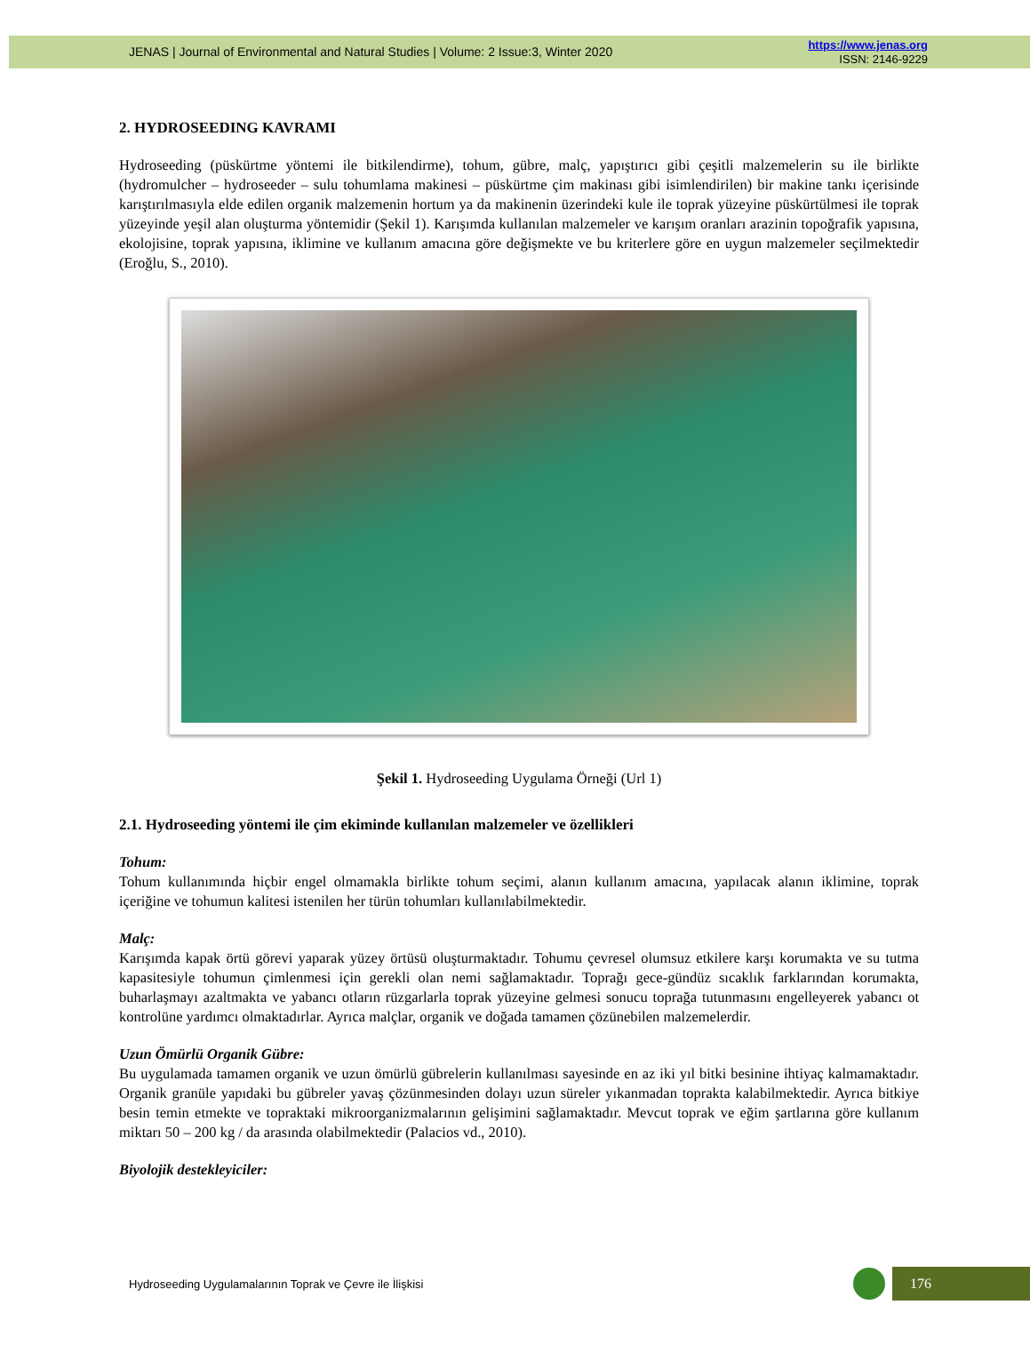JENAS | Journal of Environmental and Natural Studies | Volume: 2 Issue:3, Winter 2020
https://www.jenas.org
ISSN: 2146-9229
2. HYDROSEEDING KAVRAMI
Hydroseeding (püskürtme yöntemi ile bitkilendirme), tohum, gübre, malç, yapıştırıcı gibi çeşitli malzemelerin su ile birlikte (hydromulcher – hydroseeder – sulu tohumlama makinesi – püskürtme çim makinası gibi isimlendirilen) bir makine tankı içerisinde karıştırılmasıyla elde edilen organik malzemenin hortum ya da makinenin üzerindeki kule ile toprak yüzeyine püskürtülmesi ile toprak yüzeyinde yeşil alan oluşturma yöntemidir (Şekil 1). Karışımda kullanılan malzemeler ve karışım oranları arazinin topoğrafik yapısına, ekolojisine, toprak yapısına, iklimine ve kullanım amacına göre değişmekte ve bu kriterlere göre en uygun malzemeler seçilmektedir (Eroğlu, S., 2010).
Şekil 1. Hydroseeding Uygulama Örneği (Url 1)
2.1. Hydroseeding yöntemi ile çim ekiminde kullanılan malzemeler ve özellikleri
Tohum:
Tohum kullanımında hiçbir engel olmamakla birlikte tohum seçimi, alanın kullanım amacına, yapılacak alanın iklimine, toprak içeriğine ve tohumun kalitesi istenilen her türün tohumları kullanılabilmektedir.
Malç:
Karışımda kapak örtü görevi yaparak yüzey örtüsü oluşturmaktadır. Tohumu çevresel olumsuz etkilere karşı korumakta ve su tutma kapasitesiyle tohumun çimlenmesi için gerekli olan nemi sağlamaktadır. Toprağı gece-gündüz sıcaklık farklarından korumakta, buharlaşmayı azaltmakta ve yabancı otların rüzgarlarla toprak yüzeyine gelmesi sonucu toprağa tutunmasını engelleyerek yabancı ot kontrolüne yardımcı olmaktadırlar. Ayrıca malçlar, organik ve doğada tamamen çözünebilen malzemelerdir.
Uzun Ömürlü Organik Gübre:
Bu uygulamada tamamen organik ve uzun ömürlü gübrelerin kullanılması sayesinde en az iki yıl bitki besinine ihtiyaç kalmamaktadır. Organik granüle yapıdaki bu gübreler yavaş çözünmesinden dolayı uzun süreler yıkanmadan toprakta kalabilmektedir. Ayrıca bitkiye besin temin etmekte ve topraktaki mikroorganizmalarının gelişimini sağlamaktadır. Mevcut toprak ve eğim şartlarına göre kullanım miktarı 50 – 200 kg / da arasında olabilmektedir (Palacios vd., 2010).
Biyolojik destekleyiciler:
Hydroseeding Uygulamalarının Toprak ve Çevre ile İlişkisi
176